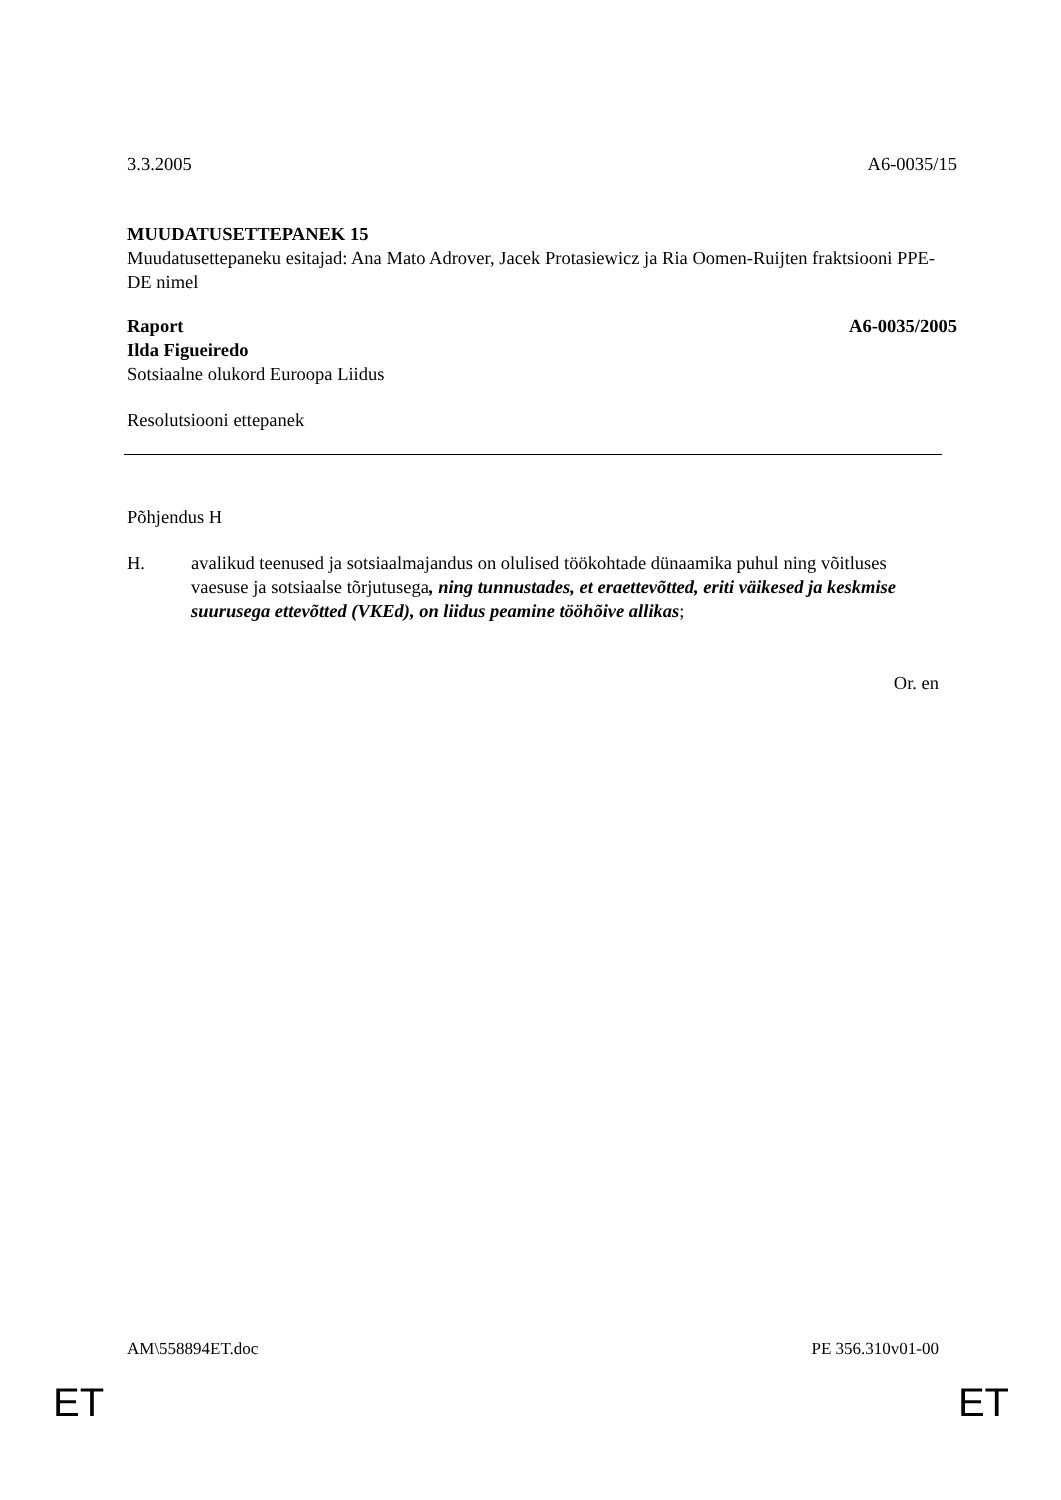3.3.2005 A6-0035/15
MUUDATUSETTEPANEK 15
Muudatusettepaneku esitajad: Ana Mato Adrover, Jacek Protasiewicz ja Ria Oomen-Ruijten fraktsiooni PPE-DE nimel
Raport A6-0035/2005
Ilda Figueiredo
Sotsiaalne olukord Euroopa Liidus
Resolutsiooni ettepanek
Põhjendus H
H. avalikud teenused ja sotsiaalmajandus on olulised töökohtade dünaamika puhul ning võitluses vaesuse ja sotsiaalse tõrjutusega, ning tunnustades, et eraettevõtted, eriti väikesed ja keskmise suurusega ettevõtted (VKEd), on liidus peamine tööhõive allikas;
Or. en
AM\558894ET.doc PE 356.310v01-00
ET ET